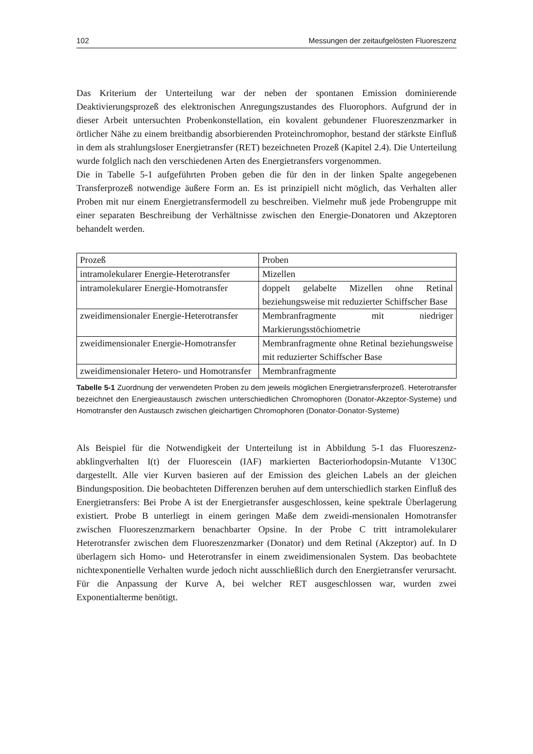102 Messungen der zeitaufgelösten Fluoreszenz
Das Kriterium der Unterteilung war der neben der spontanen Emission dominierende Deaktivierungsprozeß des elektronischen Anregungszustandes des Fluorophors. Aufgrund der in dieser Arbeit untersuchten Probenkonstellation, ein kovalent gebundener Fluoreszenzmarker in örtlicher Nähe zu einem breitbandig absorbierenden Proteinchromophor, bestand der stärkste Einfluß in dem als strahlungsloser Energietransfer (RET) bezeichneten Prozeß (Kapitel 2.4). Die Unterteilung wurde folglich nach den verschiedenen Arten des Energietransfers vorgenommen.
Die in Tabelle 5-1 aufgeführten Proben geben die für den in der linken Spalte angegebenen Transferprozeß notwendige äußere Form an. Es ist prinzipiell nicht möglich, das Verhalten aller Proben mit nur einem Energietransfermodell zu beschreiben. Vielmehr muß jede Probengruppe mit einer separaten Beschreibung der Verhältnisse zwischen den Energie-Donatoren und Akzeptoren behandelt werden.
| Prozeß | Proben |
| intramolekularer Energie-Heterotransfer | Mizellen |
| intramolekularer Energie-Homotransfer | doppelt gelabelte Mizellen ohne Retinal beziehungsweise mit reduzierter Schiffscher Base |
| zweidimensionaler Energie-Heterotransfer | Membranfragmente mit niedriger Markierungsstöchiometrie |
| zweidimensionaler Energie-Homotransfer | Membranfragmente ohne Retinal beziehungsweise mit reduzierter Schiffscher Base |
| zweidimensionaler Hetero- und Homotransfer | Membranfragmente |
Tabelle 5-1 Zuordnung der verwendeten Proben zu dem jeweils möglichen Energietransferprozeß. Heterotransfer bezeichnet den Energieaustausch zwischen unterschiedlichen Chromophoren (Donator-Akzeptor-Systeme) und Homotransfer den Austausch zwischen gleichartigen Chromophoren (Donator-Donator-Systeme)
Als Beispiel für die Notwendigkeit der Unterteilung ist in Abbildung 5-1 das Fluoreszenz-abklingverhalten I(t) der Fluorescein (IAF) markierten Bacteriorhodopsin-Mutante V130C dargestellt. Alle vier Kurven basieren auf der Emission des gleichen Labels an der gleichen Bindungsposition. Die beobachteten Differenzen beruhen auf dem unterschiedlich starken Einfluß des Energietransfers: Bei Probe A ist der Energietransfer ausgeschlossen, keine spektrale Überlagerung existiert. Probe B unterliegt in einem geringen Maße dem zweidi-mensionalen Homotransfer zwischen Fluoreszenzmarkern benachbarter Opsine. In der Probe C tritt intramolekularer Heterotransfer zwischen dem Fluoreszenzmarker (Donator) und dem Retinal (Akzeptor) auf. In D überlagern sich Homo- und Heterotransfer in einem zweidimensionalen System. Das beobachtete nichtexponentielle Verhalten wurde jedoch nicht ausschließlich durch den Energietransfer verursacht. Für die Anpassung der Kurve A, bei welcher RET ausgeschlossen war, wurden zwei Exponentialterme benötigt.